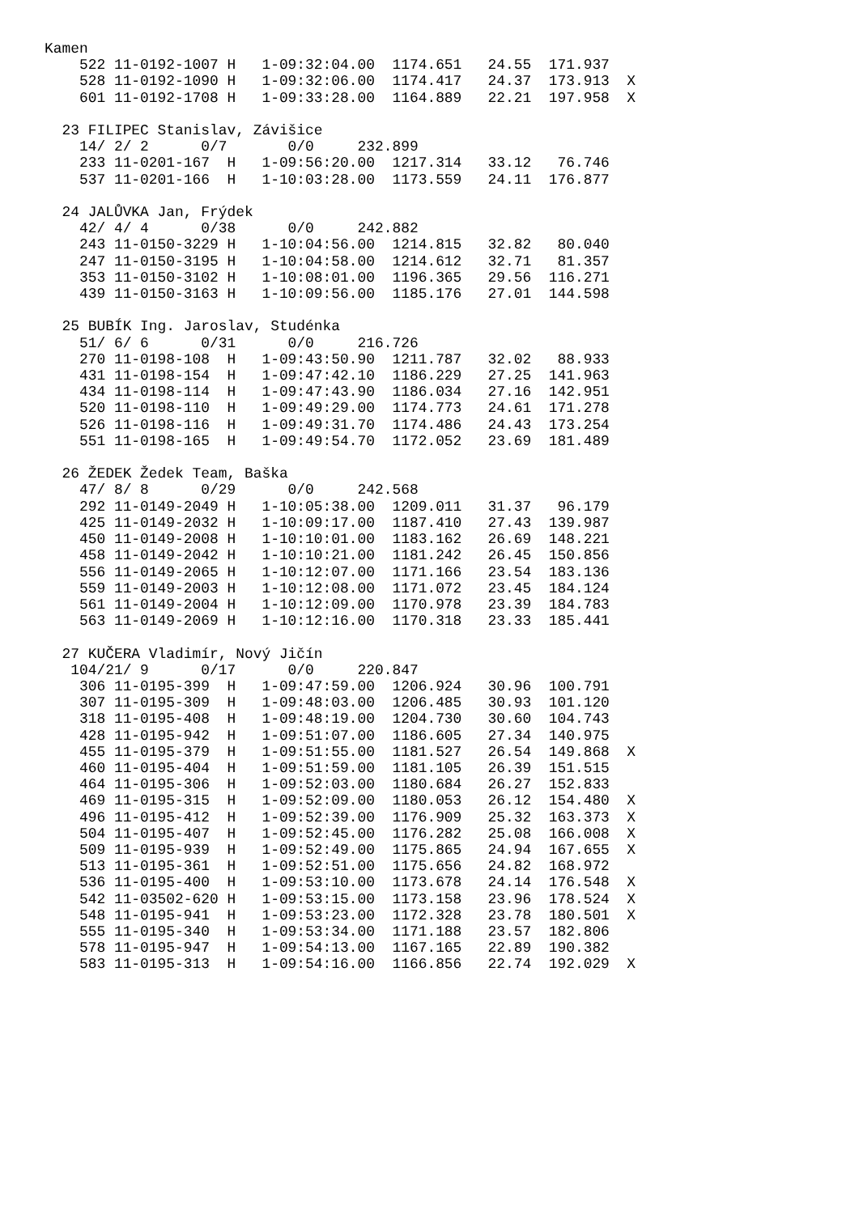Kamen
    522 11-0192-1007 H   1-09:32:04.00  1174.651   24.55  171.937
    528 11-0192-1090 H   1-09:32:06.00  1174.417   24.37  173.913  X
    601 11-0192-1708 H   1-09:33:28.00  1164.889   22.21  197.958  X

  23 FILIPEC Stanislav, Závišice
    14/ 2/ 2      0/7       0/0     232.899
    233 11-0201-167  H   1-09:56:20.00  1217.314   33.12   76.746
    537 11-0201-166  H   1-10:03:28.00  1173.559   24.11  176.877

  24 JALŮVKA Jan, Frýdek
    42/ 4/ 4      0/38      0/0     242.882
    243 11-0150-3229 H   1-10:04:56.00  1214.815   32.82   80.040
    247 11-0150-3195 H   1-10:04:58.00  1214.612   32.71   81.357
    353 11-0150-3102 H   1-10:08:01.00  1196.365   29.56  116.271
    439 11-0150-3163 H   1-10:09:56.00  1185.176   27.01  144.598

  25 BUBÍK Ing. Jaroslav, Studénka
    51/ 6/ 6      0/31      0/0     216.726
    270 11-0198-108  H   1-09:43:50.90  1211.787   32.02   88.933
    431 11-0198-154  H   1-09:47:42.10  1186.229   27.25  141.963
    434 11-0198-114  H   1-09:47:43.90  1186.034   27.16  142.951
    520 11-0198-110  H   1-09:49:29.00  1174.773   24.61  171.278
    526 11-0198-116  H   1-09:49:31.70  1174.486   24.43  173.254
    551 11-0198-165  H   1-09:49:54.70  1172.052   23.69  181.489

  26 ŽEDEK Žedek Team, Baška
    47/ 8/ 8      0/29      0/0     242.568
    292 11-0149-2049 H   1-10:05:38.00  1209.011   31.37   96.179
    425 11-0149-2032 H   1-10:09:17.00  1187.410   27.43  139.987
    450 11-0149-2008 H   1-10:10:01.00  1183.162   26.69  148.221
    458 11-0149-2042 H   1-10:10:21.00  1181.242   26.45  150.856
    556 11-0149-2065 H   1-10:12:07.00  1171.166   23.54  183.136
    559 11-0149-2003 H   1-10:12:08.00  1171.072   23.45  184.124
    561 11-0149-2004 H   1-10:12:09.00  1170.978   23.39  184.783
    563 11-0149-2069 H   1-10:12:16.00  1170.318   23.33  185.441

  27 KUČERA Vladimír, Nový Jičín
   104/21/ 9      0/17      0/0     220.847
    306 11-0195-399  H   1-09:47:59.00  1206.924   30.96  100.791
    307 11-0195-309  H   1-09:48:03.00  1206.485   30.93  101.120
    318 11-0195-408  H   1-09:48:19.00  1204.730   30.60  104.743
    428 11-0195-942  H   1-09:51:07.00  1186.605   27.34  140.975
    455 11-0195-379  H   1-09:51:55.00  1181.527   26.54  149.868  X
    460 11-0195-404  H   1-09:51:59.00  1181.105   26.39  151.515
    464 11-0195-306  H   1-09:52:03.00  1180.684   26.27  152.833
    469 11-0195-315  H   1-09:52:09.00  1180.053   26.12  154.480  X
    496 11-0195-412  H   1-09:52:39.00  1176.909   25.32  163.373  X
    504 11-0195-407  H   1-09:52:45.00  1176.282   25.08  166.008  X
    509 11-0195-939  H   1-09:52:49.00  1175.865   24.94  167.655  X
    513 11-0195-361  H   1-09:52:51.00  1175.656   24.82  168.972
    536 11-0195-400  H   1-09:53:10.00  1173.678   24.14  176.548  X
    542 11-03502-620 H   1-09:53:15.00  1173.158   23.96  178.524  X
    548 11-0195-941  H   1-09:53:23.00  1172.328   23.78  180.501  X
    555 11-0195-340  H   1-09:53:34.00  1171.188   23.57  182.806
    578 11-0195-947  H   1-09:54:13.00  1167.165   22.89  190.382
    583 11-0195-313  H   1-09:54:16.00  1166.856   22.74  192.029  X